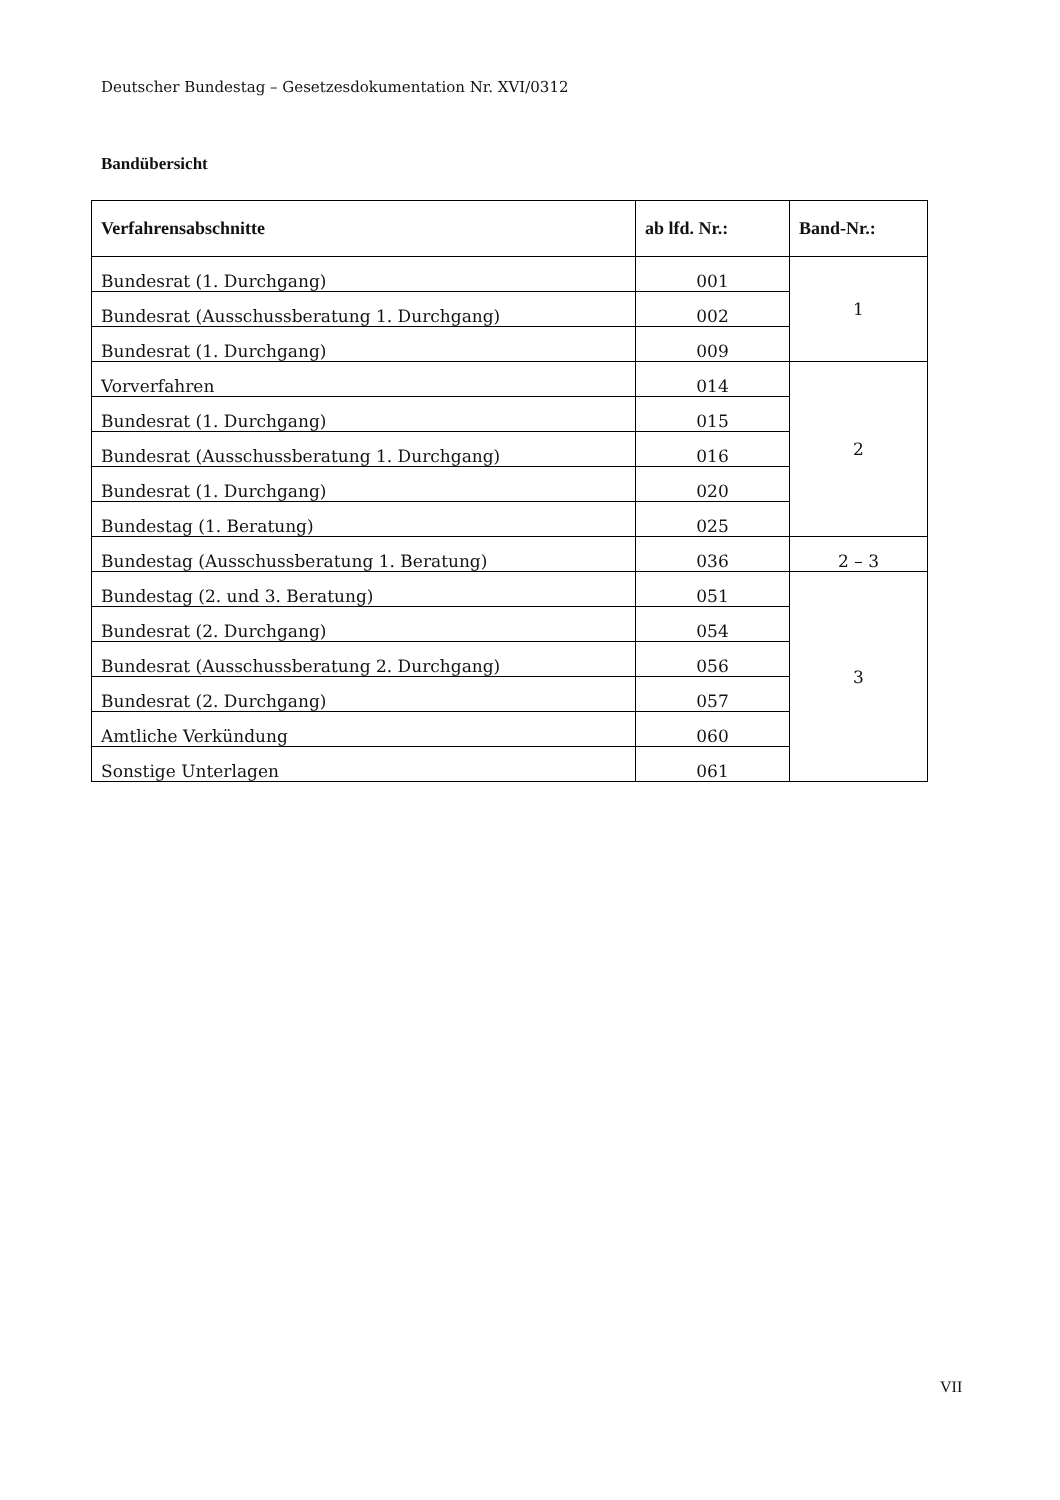Deutscher Bundestag – Gesetzesdokumentation Nr. XVI/0312
Bandübersicht
| Verfahrensabschnitte | ab lfd. Nr.: | Band-Nr.: |
| --- | --- | --- |
| Bundesrat (1. Durchgang) | 001 | 1 |
| Bundesrat (Ausschussberatung 1. Durchgang) | 002 | |
| Bundesrat (1. Durchgang) | 009 | |
| Vorverfahren | 014 | 2 |
| Bundesrat (1. Durchgang) | 015 | |
| Bundesrat (Ausschussberatung 1. Durchgang) | 016 | |
| Bundesrat (1. Durchgang) | 020 | |
| Bundestag (1. Beratung) | 025 | |
| Bundestag (Ausschussberatung 1. Beratung) | 036 | 2 – 3 |
| Bundestag (2. und 3. Beratung) | 051 | 3 |
| Bundesrat (2. Durchgang) | 054 | |
| Bundesrat (Ausschussberatung 2. Durchgang) | 056 | |
| Bundesrat (2. Durchgang) | 057 | |
| Amtliche Verkündung | 060 | |
| Sonstige Unterlagen | 061 | |
VII